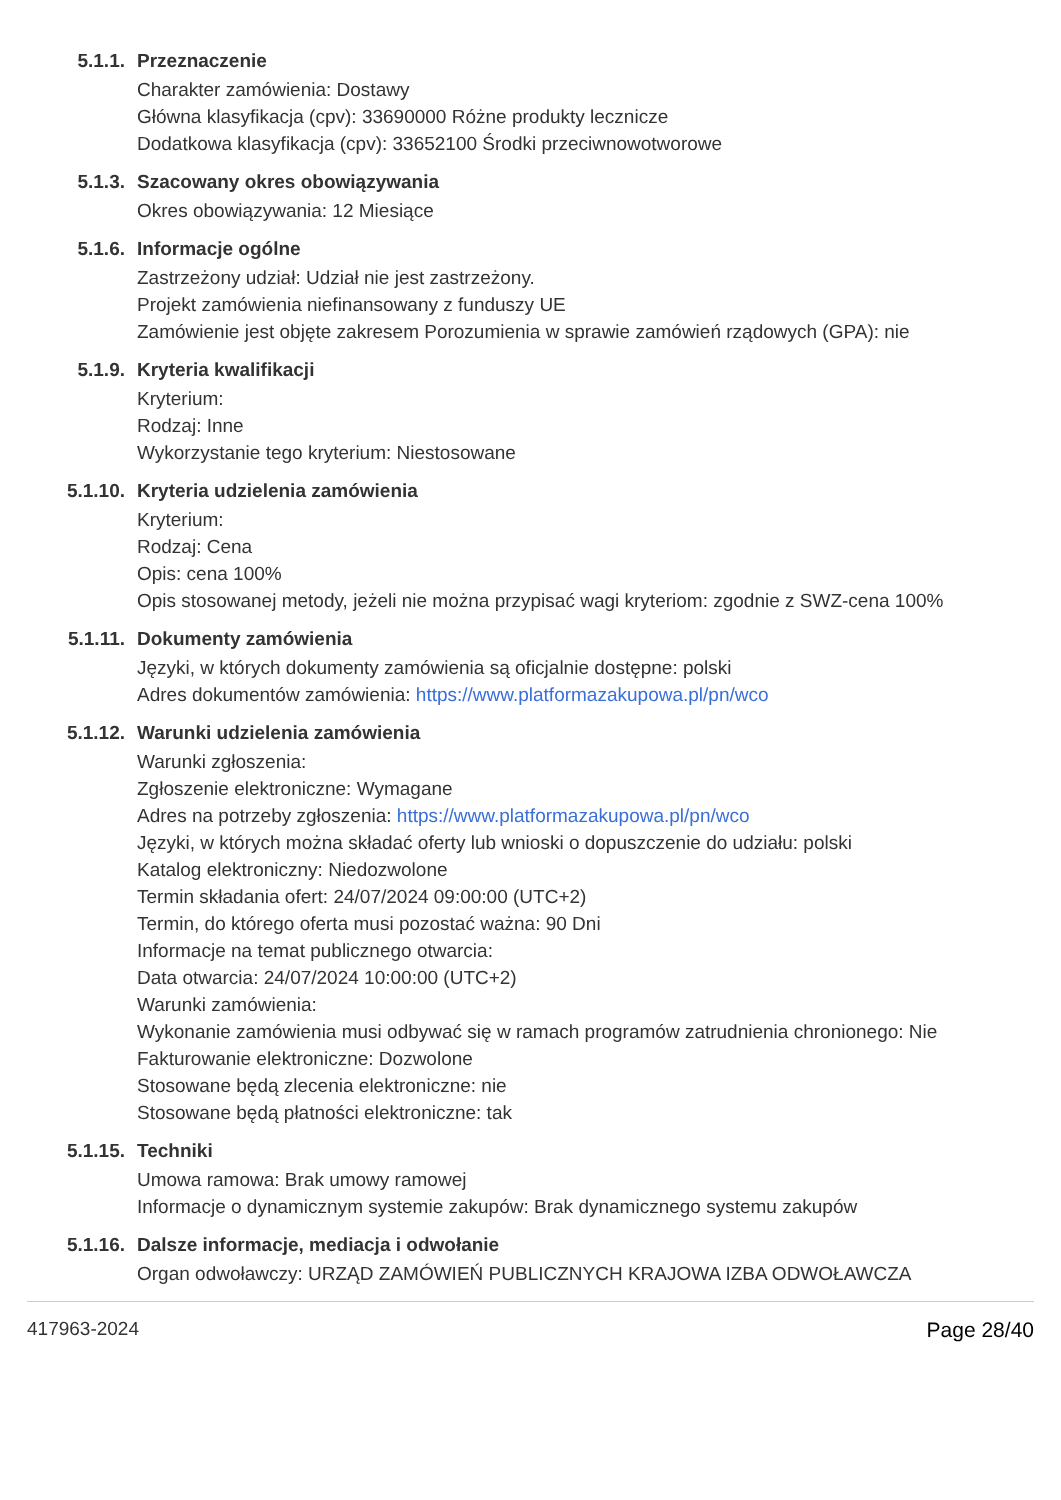5.1.1. Przeznaczenie
Charakter zamówienia: Dostawy
Główna klasyfikacja (cpv): 33690000 Różne produkty lecznicze
Dodatkowa klasyfikacja (cpv): 33652100 Środki przeciwnowotworowe
5.1.3. Szacowany okres obowiązywania
Okres obowiązywania: 12 Miesiące
5.1.6. Informacje ogólne
Zastrzeżony udział: Udział nie jest zastrzeżony.
Projekt zamówienia niefinansowany z funduszy UE
Zamówienie jest objęte zakresem Porozumienia w sprawie zamówień rządowych (GPA): nie
5.1.9. Kryteria kwalifikacji
Kryterium:
Rodzaj: Inne
Wykorzystanie tego kryterium: Niestosowane
5.1.10. Kryteria udzielenia zamówienia
Kryterium:
Rodzaj: Cena
Opis: cena 100%
Opis stosowanej metody, jeżeli nie można przypisać wagi kryteriom: zgodnie z SWZ-cena 100%
5.1.11. Dokumenty zamówienia
Języki, w których dokumenty zamówienia są oficjalnie dostępne: polski
Adres dokumentów zamówienia: https://www.platformazakupowa.pl/pn/wco
5.1.12. Warunki udzielenia zamówienia
Warunki zgłoszenia:
Zgłoszenie elektroniczne: Wymagane
Adres na potrzeby zgłoszenia: https://www.platformazakupowa.pl/pn/wco
Języki, w których można składać oferty lub wnioski o dopuszczenie do udziału: polski
Katalog elektroniczny: Niedozwolone
Termin składania ofert: 24/07/2024 09:00:00 (UTC+2)
Termin, do którego oferta musi pozostać ważna: 90 Dni
Informacje na temat publicznego otwarcia:
Data otwarcia: 24/07/2024 10:00:00 (UTC+2)
Warunki zamówienia:
Wykonanie zamówienia musi odbywać się w ramach programów zatrudnienia chronionego: Nie
Fakturowanie elektroniczne: Dozwolone
Stosowane będą zlecenia elektroniczne: nie
Stosowane będą płatności elektroniczne: tak
5.1.15. Techniki
Umowa ramowa: Brak umowy ramowej
Informacje o dynamicznym systemie zakupów: Brak dynamicznego systemu zakupów
5.1.16. Dalsze informacje, mediacja i odwołanie
Organ odwoławczy: URZĄD ZAMÓWIEŃ PUBLICZNYCH KRAJOWA IZBA ODWOŁAWCZA
417963-2024 Page 28/40